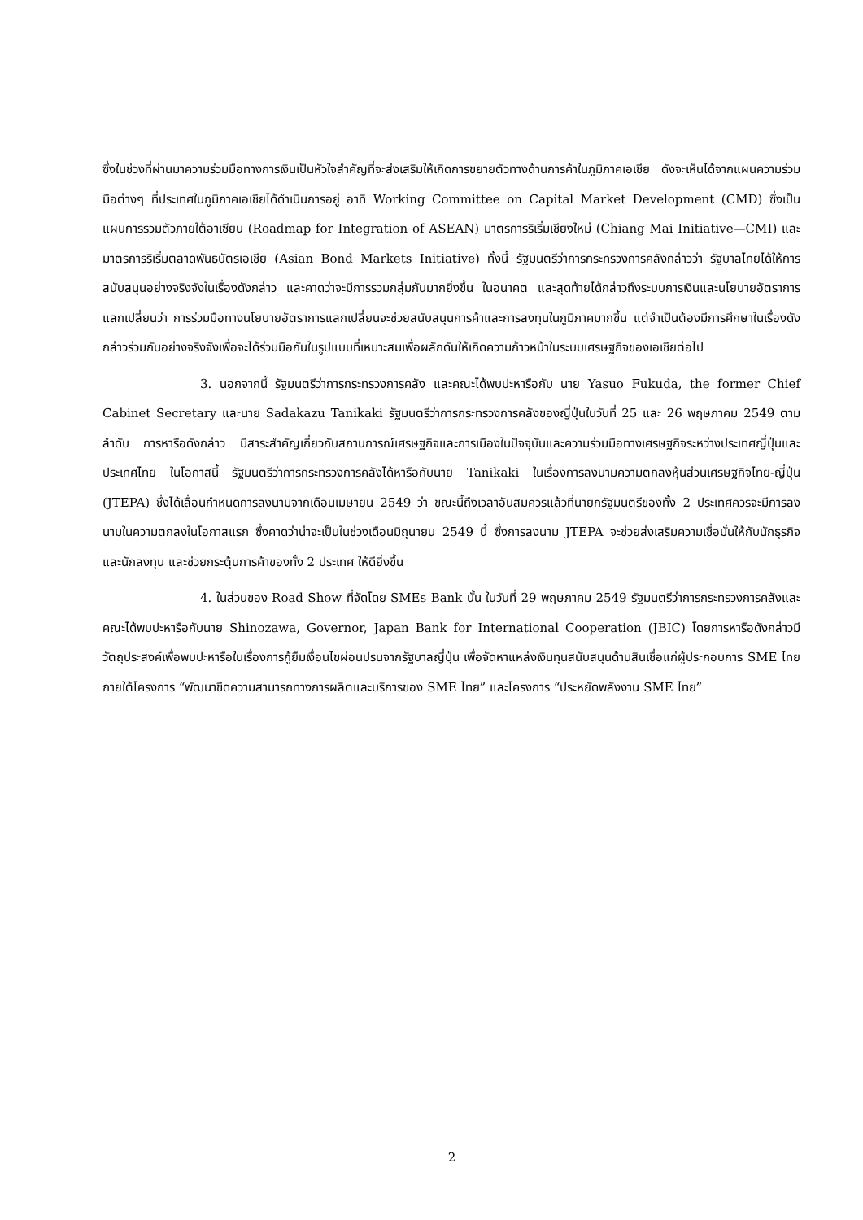ซึ่งในช่วงที่ผ่านมาความร่วมมือทางการเงินเป็นหัวใจสำคัญที่จะส่งเสริมให้เกิดการขยายตัวทางด้านการค้าในภูมิภาคเอเชีย ดังจะเห็นได้จากแผนความร่วมมือต่างๆ ที่ประเทศในภูมิภาคเอเชียได้ดำเนินการอยู่ อาทิ Working Committee on Capital Market Development (CMD) ซึ่งเป็นแผนการรวมตัวภายใต้อาเซียน (Roadmap for Integration of ASEAN) มาตรการริเริ่มเชียงใหม่ (Chiang Mai Initiative—CMI) และมาตรการริเริ่มตลาดพันธบัตรเอเชีย (Asian Bond Markets Initiative) ทั้งนี้ รัฐมนตรีว่าการกระทรวงการคลังกล่าวว่า รัฐบาลไทยได้ให้การสนับสนุนอย่างจริงจังในเรื่องดังกล่าว และคาดว่าจะมีการรวมกลุ่มกันมากยิ่งขึ้น ในอนาคต และสุดท้ายได้กล่าวถึงระบบการเงินและนโยบายอัตราการแลกเปลี่ยนว่า การร่วมมือทางนโยบายอัตราการแลกเปลี่ยนจะช่วยสนับสนุนการค้าและการลงทุนในภูมิภาคมากขึ้น แต่จำเป็นต้องมีการศึกษาในเรื่องดังกล่าวร่วมกันอย่างจริงจังเพื่อจะได้ร่วมมือกันในรูปแบบที่เหมาะสมเพื่อผลักดันให้เกิดความก้าวหน้าในระบบเศรษฐกิจของเอเชียต่อไป
3. นอกจากนี้ รัฐมนตรีว่าการกระทรวงการคลัง และคณะได้พบปะหารือกับ นาย Yasuo Fukuda, the former Chief Cabinet Secretary และนาย Sadakazu Tanikaki รัฐมนตรีว่าการกระทรวงการคลังของญี่ปุ่นในวันที่ 25 และ 26 พฤษภาคม 2549 ตามลำดับ การหารือดังกล่าว มีสาระสำคัญเกี่ยวกับสถานการณ์เศรษฐกิจและการเมืองในปัจจุบันและความร่วมมือทางเศรษฐกิจระหว่างประเทศญี่ปุ่นและประเทศไทย ในโอกาสนี้ รัฐมนตรีว่าการกระทรวงการคลังได้หารือกับนาย Tanikaki ในเรื่องการลงนามความตกลงหุ้นส่วนเศรษฐกิจไทย-ญี่ปุ่น (JTEPA) ซึ่งได้เลื่อนกำหนดการลงนามจากเดือนเมษายน 2549 ว่า ขณะนี้ถึงเวลาอันสมควรแล้วที่นายกรัฐมนตรีของทั้ง 2 ประเทศควรจะมีการลงนามในความตกลงในโอกาสแรก ซึ่งคาดว่าน่าจะเป็นในช่วงเดือนมิถุนายน 2549 นี้ ซึ่งการลงนาม JTEPA จะช่วยส่งเสริมความเชื่อมั่นให้กับนักธุรกิจและนักลงทุน และช่วยกระตุ้นการค้าของทั้ง 2 ประเทศ ให้ดียิ่งขึ้น
4. ในส่วนของ Road Show ที่จัดโดย SMEs Bank นั้น ในวันที่ 29 พฤษภาคม 2549 รัฐมนตรีว่าการกระทรวงการคลังและคณะได้พบปะหารือกับนาย Shinozawa, Governor, Japan Bank for International Cooperation (JBIC) โดยการหารือดังกล่าวมีวัตถุประสงค์เพื่อพบปะหารือในเรื่องการกู้ยืมเงื่อนไขผ่อนปรนจากรัฐบาลญี่ปุ่น เพื่อจัดหาแหล่งเงินทุนสนับสนุนด้านสินเชื่อแก่ผู้ประกอบการ SME ไทย ภายใต้โครงการ “พัฒนาขีดความสามารถทางการผลิตและบริการของ SME ไทย” และโครงการ “ประหยัดพลังงาน SME ไทย”
2